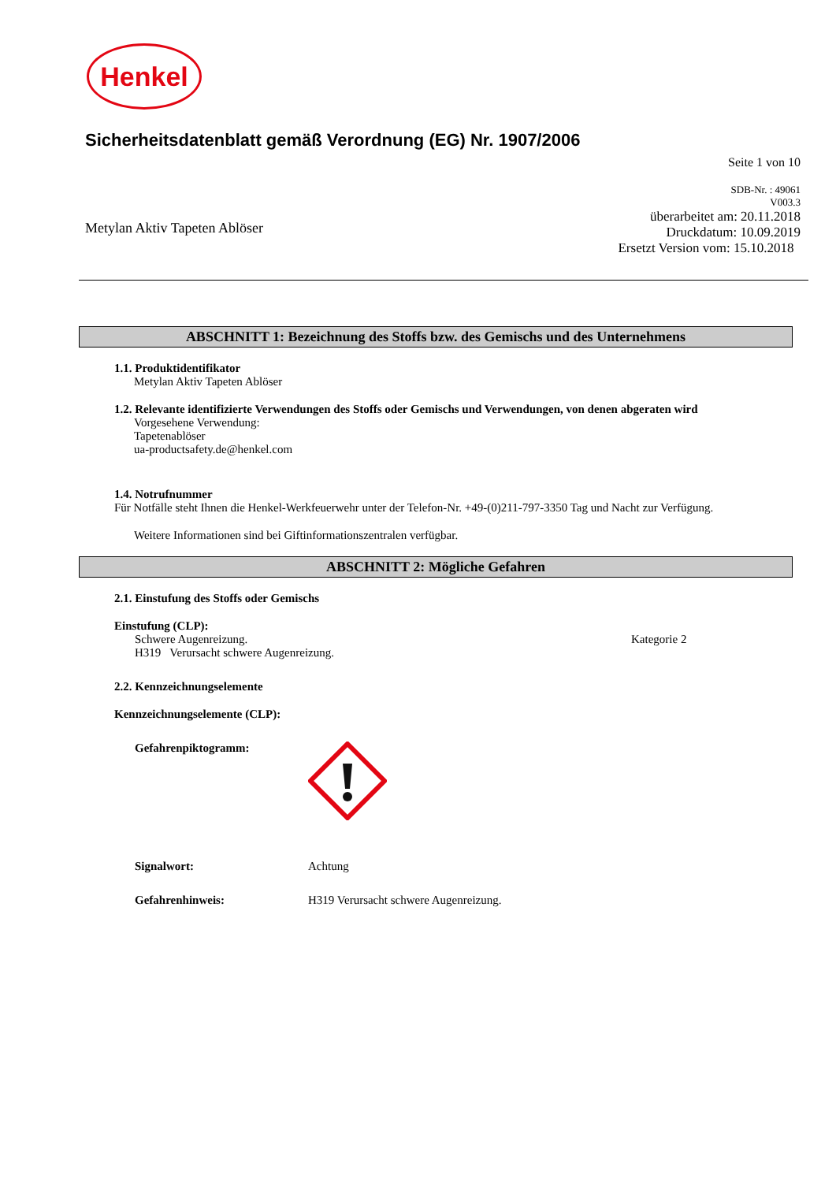Henkel
Sicherheitsdatenblatt gemäß Verordnung (EG) Nr. 1907/2006
Seite 1 von 10
Metylan Aktiv Tapeten Ablöser
SDB-Nr. : 49061
V003.3
überarbeitet am: 20.11.2018
Druckdatum: 10.09.2019
Ersetzt Version vom: 15.10.2018
ABSCHNITT 1: Bezeichnung des Stoffs bzw. des Gemischs und des Unternehmens
1.1. Produktidentifikator
Metylan Aktiv Tapeten Ablöser
1.2. Relevante identifizierte Verwendungen des Stoffs oder Gemischs und Verwendungen, von denen abgeraten wird
Vorgesehene Verwendung:
Tapetenablöser
ua-productsafety.de@henkel.com
1.4. Notrufnummer
Für Notfälle steht Ihnen die Henkel-Werkfeuerwehr unter der Telefon-Nr. +49-(0)211-797-3350 Tag und Nacht zur Verfügung.
Weitere Informationen sind bei Giftinformationszentralen verfügbar.
ABSCHNITT 2: Mögliche Gefahren
2.1. Einstufung des Stoffs oder Gemischs
Einstufung (CLP):
Schwere Augenreizung. Kategorie 2
H319 Verursacht schwere Augenreizung.
2.2. Kennzeichnungselemente
Kennzeichnungselemente (CLP):
Gefahrenpiktogramm:
Signalwort: Achtung
Gefahrenhinweis: H319 Verursacht schwere Augenreizung.